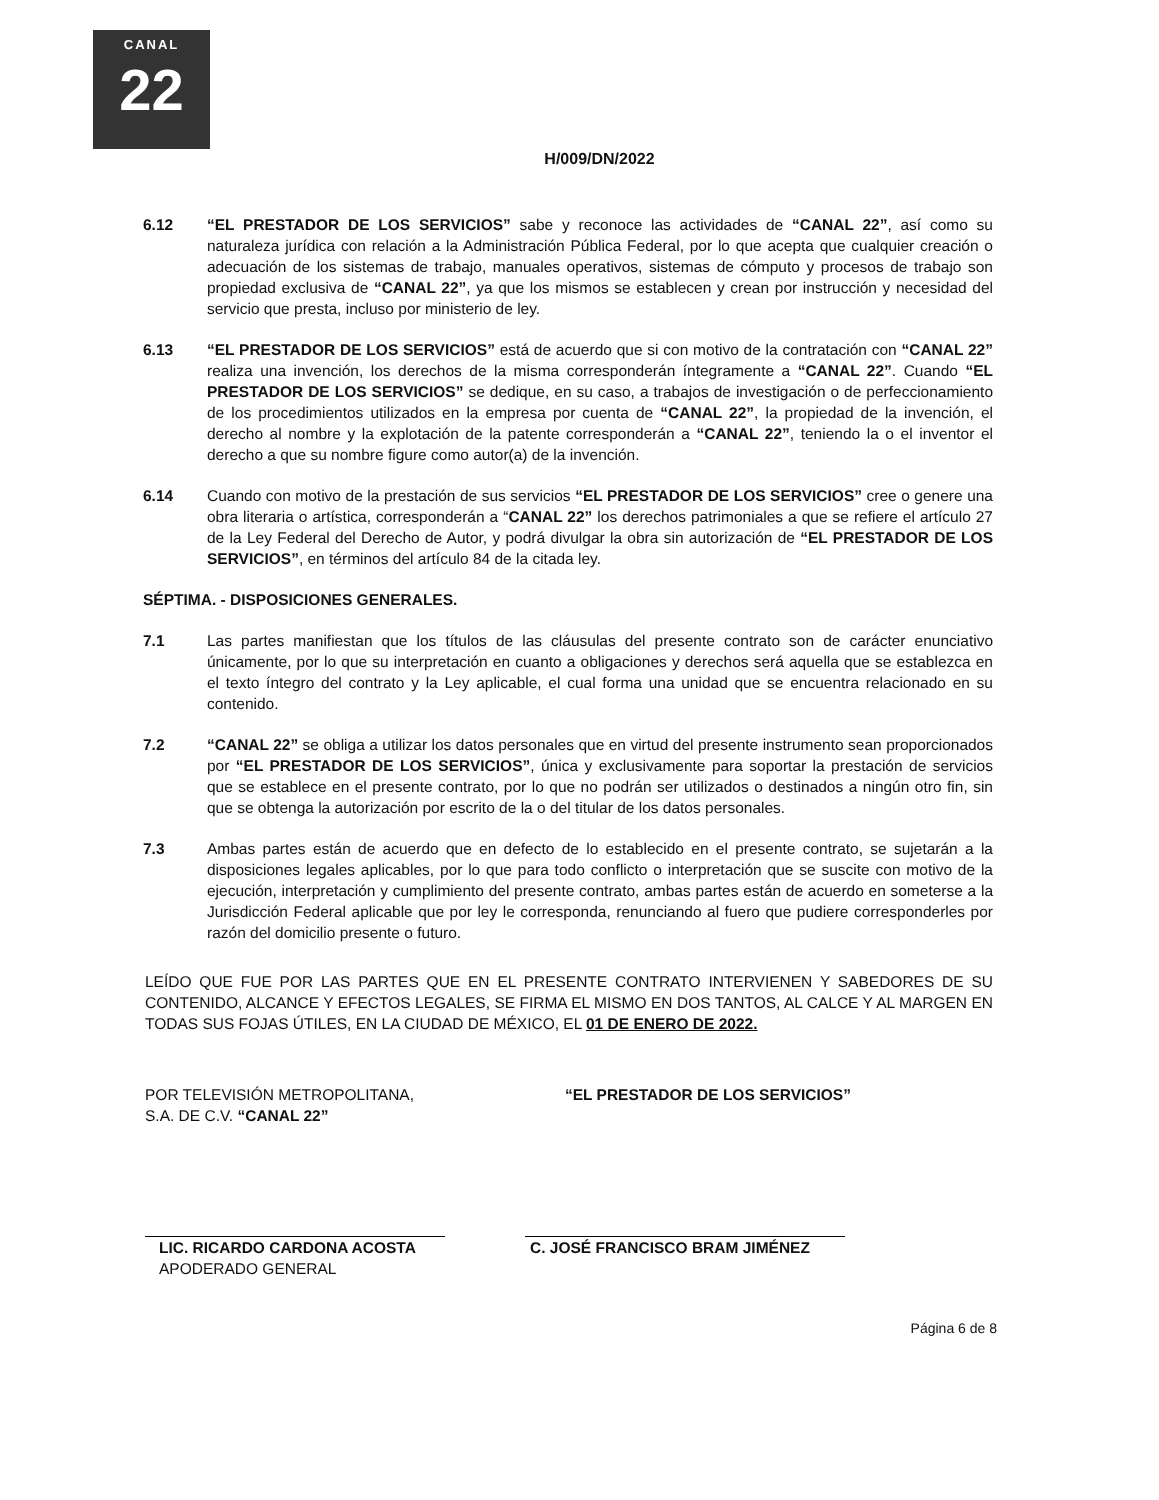CANAL
22
H/009/DN/2022
6.12 “EL PRESTADOR DE LOS SERVICIOS” sabe y reconoce las actividades de “CANAL 22”, así como su naturaleza jurídica con relación a la Administración Pública Federal, por lo que acepta que cualquier creación o adecuación de los sistemas de trabajo, manuales operativos, sistemas de cómputo y procesos de trabajo son propiedad exclusiva de “CANAL 22”, ya que los mismos se establecen y crean por instrucción y necesidad del servicio que presta, incluso por ministerio de ley.
6.13 “EL PRESTADOR DE LOS SERVICIOS” está de acuerdo que si con motivo de la contratación con “CANAL 22” realiza una invención, los derechos de la misma corresponderán íntegramente a “CANAL 22”. Cuando “EL PRESTADOR DE LOS SERVICIOS” se dedique, en su caso, a trabajos de investigación o de perfeccionamiento de los procedimientos utilizados en la empresa por cuenta de “CANAL 22”, la propiedad de la invención, el derecho al nombre y la explotación de la patente corresponderán a “CANAL 22”, teniendo la o el inventor el derecho a que su nombre figure como autor(a) de la invención.
6.14 Cuando con motivo de la prestación de sus servicios “EL PRESTADOR DE LOS SERVICIOS” cree o genere una obra literaria o artística, corresponderán a “CANAL 22” los derechos patrimoniales a que se refiere el artículo 27 de la Ley Federal del Derecho de Autor, y podrá divulgar la obra sin autorización de “EL PRESTADOR DE LOS SERVICIOS”, en términos del artículo 84 de la citada ley.
SÉPTIMA. - DISPOSICIONES GENERALES.
7.1 Las partes manifiestan que los títulos de las cláusulas del presente contrato son de carácter enunciativo únicamente, por lo que su interpretación en cuanto a obligaciones y derechos será aquella que se establezca en el texto íntegro del contrato y la Ley aplicable, el cual forma una unidad que se encuentra relacionado en su contenido.
7.2 “CANAL 22” se obliga a utilizar los datos personales que en virtud del presente instrumento sean proporcionados por “EL PRESTADOR DE LOS SERVICIOS”, única y exclusivamente para soportar la prestación de servicios que se establece en el presente contrato, por lo que no podrán ser utilizados o destinados a ningún otro fin, sin que se obtenga la autorización por escrito de la o del titular de los datos personales.
7.3 Ambas partes están de acuerdo que en defecto de lo establecido en el presente contrato, se sujetarán a la disposiciones legales aplicables, por lo que para todo conflicto o interpretación que se suscite con motivo de la ejecución, interpretación y cumplimiento del presente contrato, ambas partes están de acuerdo en someterse a la Jurisdicción Federal aplicable que por ley le corresponda, renunciando al fuero que pudiere corresponderles por razón del domicilio presente o futuro.
LEÍDO QUE FUE POR LAS PARTES QUE EN EL PRESENTE CONTRATO INTERVIENEN Y SABEDORES DE SU CONTENIDO, ALCANCE Y EFECTOS LEGALES, SE FIRMA EL MISMO EN DOS TANTOS, AL CALCE Y AL MARGEN EN TODAS SUS FOJAS ÚTILES, EN LA CIUDAD DE MÉXICO, EL 01 DE ENERO DE 2022.
POR TELEVISIÓN METROPOLITANA,
S.A. DE C.V. “CANAL 22”
LIC. RICARDO CARDONA ACOSTA
APODERADO GENERAL
“EL PRESTADOR DE LOS SERVICIOS”
C. JOSÉ FRANCISCO BRAM JIMÉNEZ
Página 6 de 8